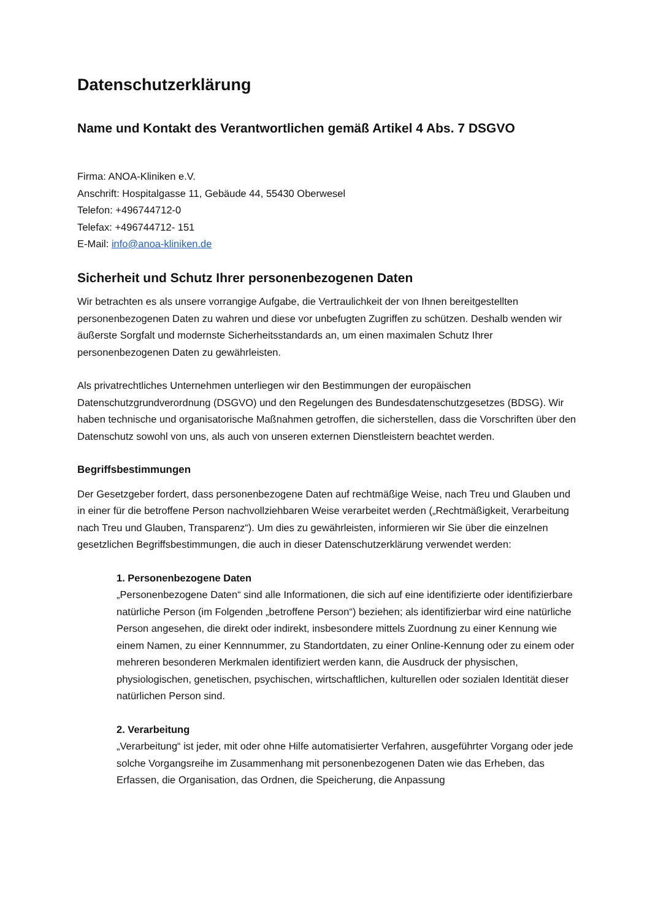Datenschutzerklärung
Name und Kontakt des Verantwortlichen gemäß Artikel 4 Abs. 7 DSGVO
Firma: ANOA-Kliniken e.V.
Anschrift: Hospitalgasse 11, Gebäude 44, 55430 Oberwesel
Telefon: +496744712-0
Telefax: +496744712- 151
E-Mail: info@anoa-kliniken.de
Sicherheit und Schutz Ihrer personenbezogenen Daten
Wir betrachten es als unsere vorrangige Aufgabe, die Vertraulichkeit der von Ihnen bereitgestellten personenbezogenen Daten zu wahren und diese vor unbefugten Zugriffen zu schützen. Deshalb wenden wir äußerste Sorgfalt und modernste Sicherheitsstandards an, um einen maximalen Schutz Ihrer personenbezogenen Daten zu gewährleisten.
Als privatrechtliches Unternehmen unterliegen wir den Bestimmungen der europäischen Datenschutzgrundverordnung (DSGVO) und den Regelungen des Bundesdatenschutzgesetzes (BDSG). Wir haben technische und organisatorische Maßnahmen getroffen, die sicherstellen, dass die Vorschriften über den Datenschutz sowohl von uns, als auch von unseren externen Dienstleistern beachtet werden.
Begriffsbestimmungen
Der Gesetzgeber fordert, dass personenbezogene Daten auf rechtmäßige Weise, nach Treu und Glauben und in einer für die betroffene Person nachvollziehbaren Weise verarbeitet werden („Rechtmäßigkeit, Verarbeitung nach Treu und Glauben, Transparenz“). Um dies zu gewährleisten, informieren wir Sie über die einzelnen gesetzlichen Begriffsbestimmungen, die auch in dieser Datenschutzerklärung verwendet werden:
1. Personenbezogene Daten
„Personenbezogene Daten“ sind alle Informationen, die sich auf eine identifizierte oder identifizierbare natürliche Person (im Folgenden „betroffene Person“) beziehen; als identifizierbar wird eine natürliche Person angesehen, die direkt oder indirekt, insbesondere mittels Zuordnung zu einer Kennung wie einem Namen, zu einer Kennnummer, zu Standortdaten, zu einer Online-Kennung oder zu einem oder mehreren besonderen Merkmalen identifiziert werden kann, die Ausdruck der physischen, physiologischen, genetischen, psychischen, wirtschaftlichen, kulturellen oder sozialen Identität dieser natürlichen Person sind.
2. Verarbeitung
„Verarbeitung“ ist jeder, mit oder ohne Hilfe automatisierter Verfahren, ausgeführter Vorgang oder jede solche Vorgangsreihe im Zusammenhang mit personenbezogenen Daten wie das Erheben, das Erfassen, die Organisation, das Ordnen, die Speicherung, die Anpassung